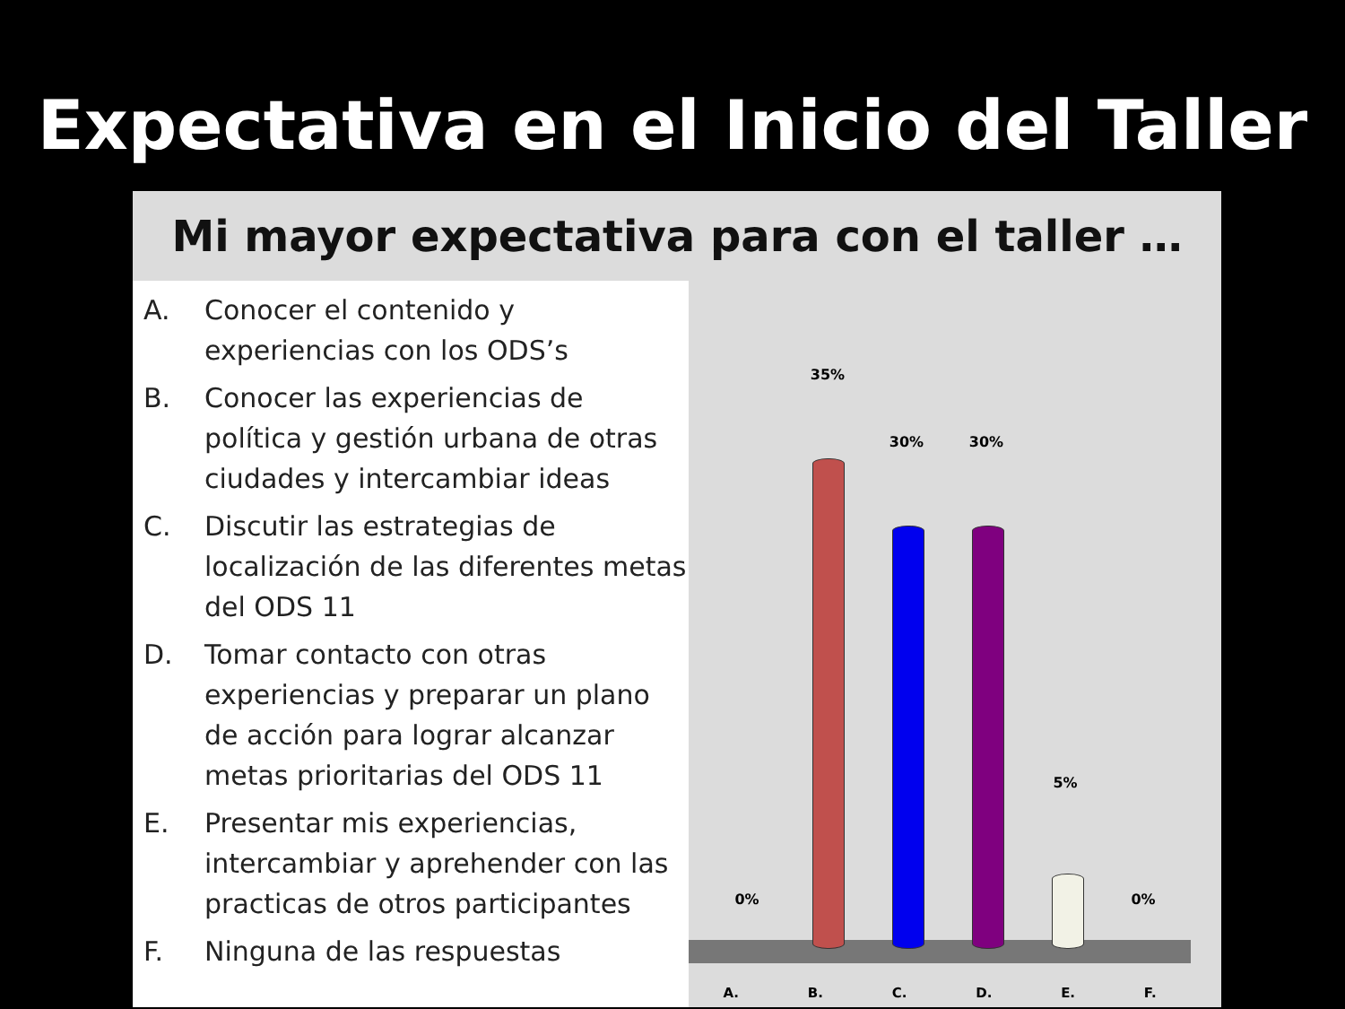Expectativa en el Inicio del Taller
Mi mayor expectativa para con el taller …
A. Conocer el contenido y experiencias con los ODS’s
B. Conocer las experiencias de política y gestión urbana de otras ciudades y intercambiar ideas
C. Discutir las estrategias de localización de las diferentes metas del ODS 11
D. Tomar contacto con otras experiencias y preparar un plano de acción para lograr alcanzar metas prioritarias del ODS 11
E. Presentar mis experiencias, intercambiar y aprehender con las practicas de otros participantes
F. Ninguna de las respuestas
0%
35%
30% 30%
5%
0%
A. B. C. D. E. F.